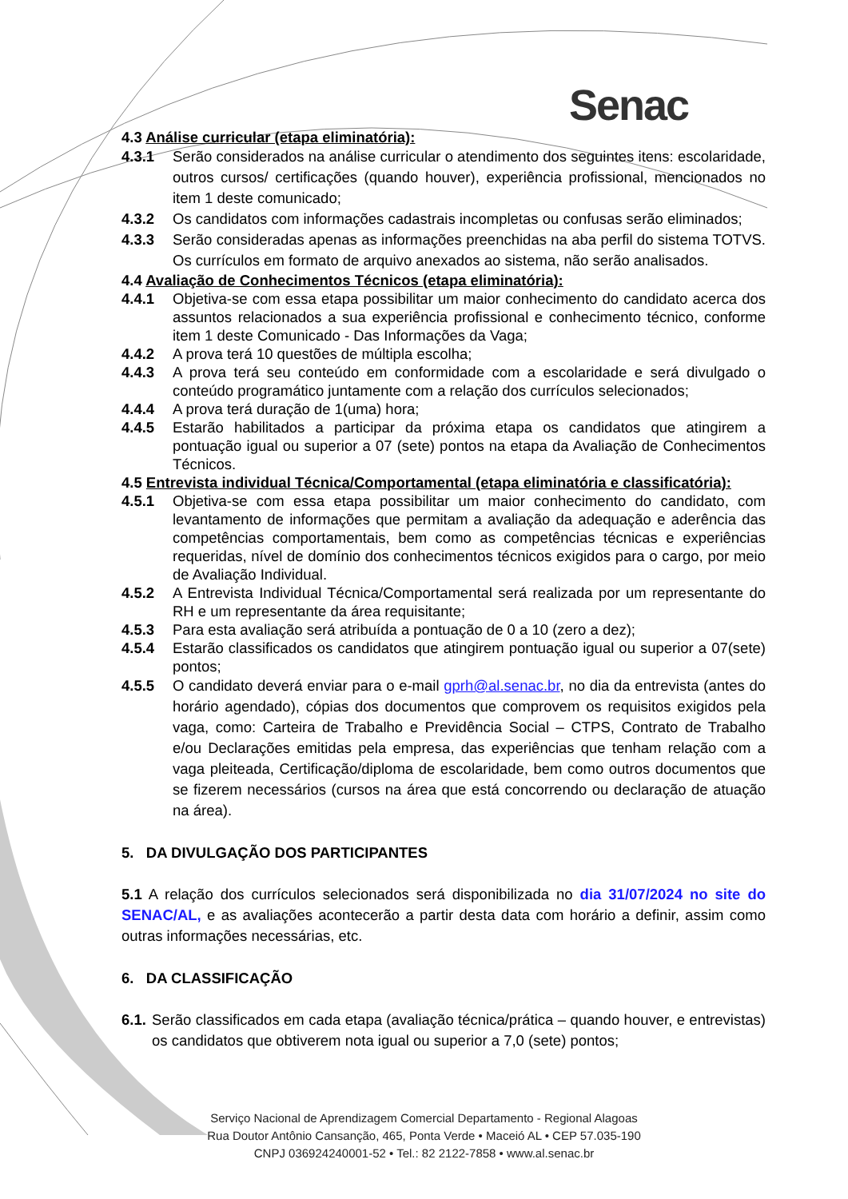Senac
4.3 Análise curricular (etapa eliminatória):
4.3.1 Serão considerados na análise curricular o atendimento dos seguintes itens: escolaridade, outros cursos/ certificações (quando houver), experiência profissional, mencionados no item 1 deste comunicado;
4.3.2 Os candidatos com informações cadastrais incompletas ou confusas serão eliminados;
4.3.3 Serão consideradas apenas as informações preenchidas na aba perfil do sistema TOTVS. Os currículos em formato de arquivo anexados ao sistema, não serão analisados.
4.4 Avaliação de Conhecimentos Técnicos (etapa eliminatória):
4.4.1 Objetiva-se com essa etapa possibilitar um maior conhecimento do candidato acerca dos assuntos relacionados a sua experiência profissional e conhecimento técnico, conforme item 1 deste Comunicado - Das Informações da Vaga;
4.4.2 A prova terá 10 questões de múltipla escolha;
4.4.3 A prova terá seu conteúdo em conformidade com a escolaridade e será divulgado o conteúdo programático juntamente com a relação dos currículos selecionados;
4.4.4 A prova terá duração de 1(uma) hora;
4.4.5 Estarão habilitados a participar da próxima etapa os candidatos que atingirem a pontuação igual ou superior a 07 (sete) pontos na etapa da Avaliação de Conhecimentos Técnicos.
4.5 Entrevista individual Técnica/Comportamental (etapa eliminatória e classificatória):
4.5.1 Objetiva-se com essa etapa possibilitar um maior conhecimento do candidato, com levantamento de informações que permitam a avaliação da adequação e aderência das competências comportamentais, bem como as competências técnicas e experiências requeridas, nível de domínio dos conhecimentos técnicos exigidos para o cargo, por meio de Avaliação Individual.
4.5.2 A Entrevista Individual Técnica/Comportamental será realizada por um representante do RH e um representante da área requisitante;
4.5.3 Para esta avaliação será atribuída a pontuação de 0 a 10 (zero a dez);
4.5.4 Estarão classificados os candidatos que atingirem pontuação igual ou superior a 07(sete) pontos;
4.5.5 O candidato deverá enviar para o e-mail gprh@al.senac.br, no dia da entrevista (antes do horário agendado), cópias dos documentos que comprovem os requisitos exigidos pela vaga, como: Carteira de Trabalho e Previdência Social – CTPS, Contrato de Trabalho e/ou Declarações emitidas pela empresa, das experiências que tenham relação com a vaga pleiteada, Certificação/diploma de escolaridade, bem como outros documentos que se fizerem necessários (cursos na área que está concorrendo ou declaração de atuação na área).
5. DA DIVULGAÇÃO DOS PARTICIPANTES
5.1 A relação dos currículos selecionados será disponibilizada no dia 31/07/2024 no site do SENAC/AL, e as avaliações acontecerão a partir desta data com horário a definir, assim como outras informações necessárias, etc.
6. DA CLASSIFICAÇÃO
6.1. Serão classificados em cada etapa (avaliação técnica/prática – quando houver, e entrevistas) os candidatos que obtiverem nota igual ou superior a 7,0 (sete) pontos;
Serviço Nacional de Aprendizagem Comercial Departamento - Regional Alagoas
Rua Doutor Antônio Cansanção, 465, Ponta Verde • Maceió AL • CEP 57.035-190
CNPJ 036924240001-52 • Tel.: 82 2122-7858 • www.al.senac.br